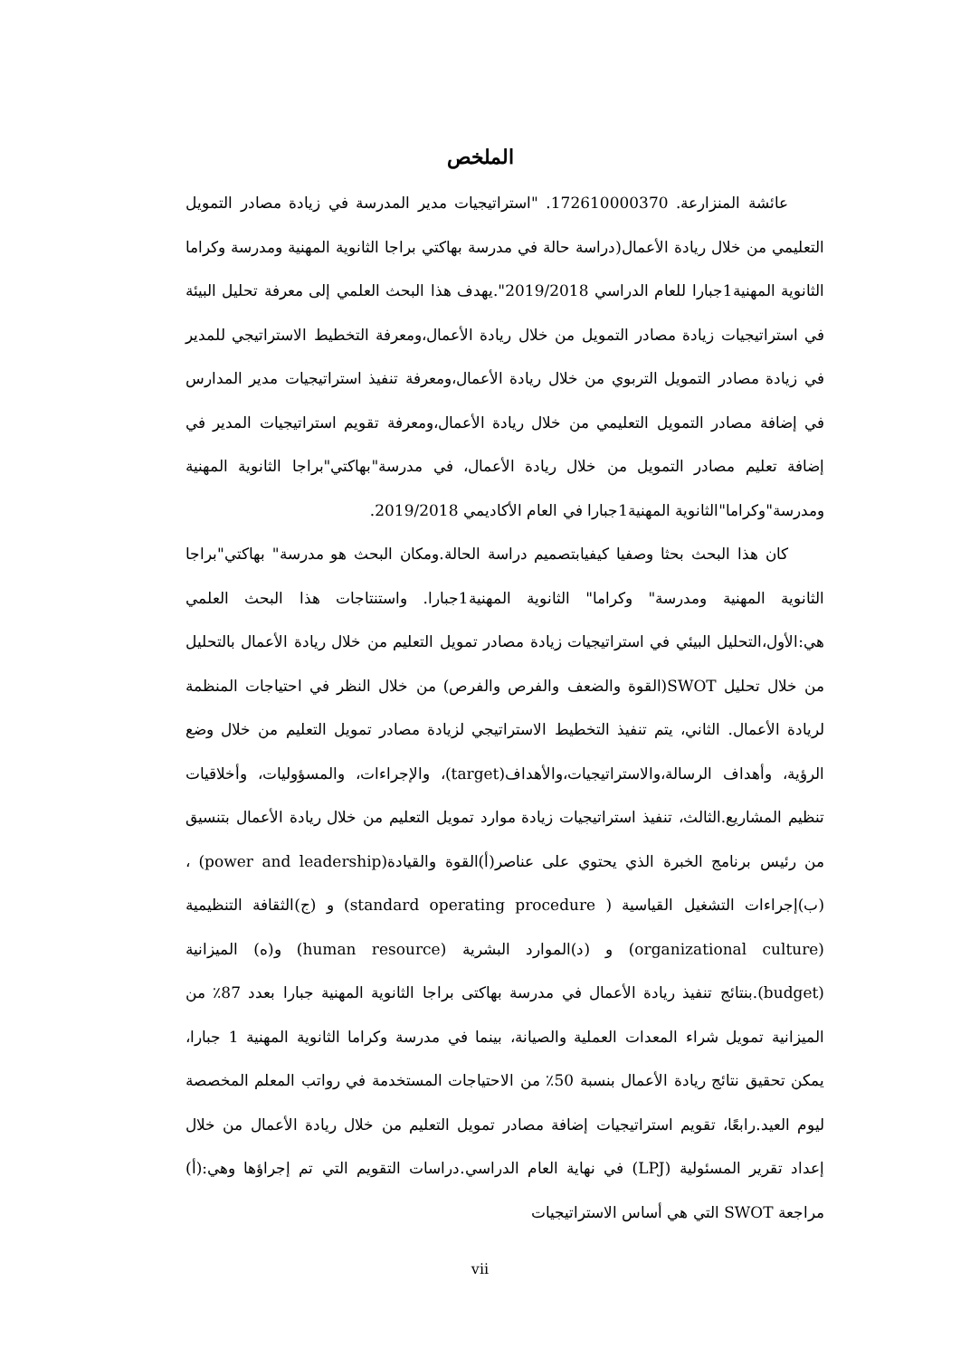الملخص
عائشة المنزارعة. 172610000370. "استراتيجيات مدير المدرسة في زيادة مصادر التمويل التعليمي من خلال ريادة الأعمال(دراسة حالة في مدرسة بهاكتي براجا الثانوية المهنية ومدرسة وكراما الثانوية المهنية1جبارا للعام الدراسي 2019/2018".يهدف هذا البحث العلمي إلى معرفة تحليل البيئة في استراتيجيات زيادة مصادر التمويل من خلال ريادة الأعمال،ومعرفة التخطيط الاستراتيجي للمدير في زيادة مصادر التمويل التربوي من خلال ريادة الأعمال،ومعرفة تنفيذ استراتيجيات مدير المدارس في إضافة مصادر التمويل التعليمي من خلال ريادة الأعمال،ومعرفة تقويم استراتيجيات المدير في إضافة تعليم مصادر التمويل من خلال ريادة الأعمال، في مدرسة"بهاكتي"براجا الثانوية المهنية ومدرسة"وكراما"الثانوية المهنية1جبارا في العام الأكاديمي 2019/2018.
كان هذا البحث بحثا وصفيا كيفيابتصميم دراسة الحالة.ومكان البحث هو مدرسة" بهاكتي"براجا الثانوية المهنية ومدرسة" وكراما" الثانوية المهنية1جبارا. واستنتاجات هذا البحث العلمي هي:الأول،التحليل البيئي في استراتيجيات زيادة مصادر تمويل التعليم من خلال ريادة الأعمال بالتحليل من خلال تحليل SWOT(القوة والضعف والفرص والفرص) من خلال النظر في احتياجات المنظمة لريادة الأعمال. الثاني، يتم تنفيذ التخطيط الاستراتيجي لزيادة مصادر تمويل التعليم من خلال وضع الرؤية، وأهداف الرسالة،والاستراتيجيات،والأهداف(target)، والإجراءات، والمسؤوليات، وأخلاقيات تنظيم المشاريع.الثالث، تنفيذ استراتيجيات زيادة موارد تمويل التعليم من خلال ريادة الأعمال بتنسيق من رئيس برنامج الخبرة الذي يحتوي على عناصر(أ)القوة والقيادة(power and leadership) ،(ب)إجراءات التشغيل القياسية ( standard operating procedure) و (ج)الثقافة التنظيمية (organizational culture) و (د)الموارد البشرية (human resource) و(ه) الميزانية (budget).بنتائج تنفيذ ريادة الأعمال في مدرسة بهاكتى براجا الثانوية المهنية جبارا بعدد 87٪ من الميزانية تمويل شراء المعدات العملية والصيانة، بينما في مدرسة وكراما الثانوية المهنية 1 جبارا، يمكن تحقيق نتائج ريادة الأعمال بنسبة 50٪ من الاحتياجات المستخدمة في رواتب المعلم المخصصة ليوم العيد.رابعًا، تقويم استراتيجيات إضافة مصادر تمويل التعليم من خلال ريادة الأعمال من خلال إعداد تقرير المسئولية (LPJ) في نهاية العام الدراسي.دراسات التقويم التي تم إجراؤها وهي:(أ) مراجعة SWOT التي هي أساس الاستراتيجيات
vii